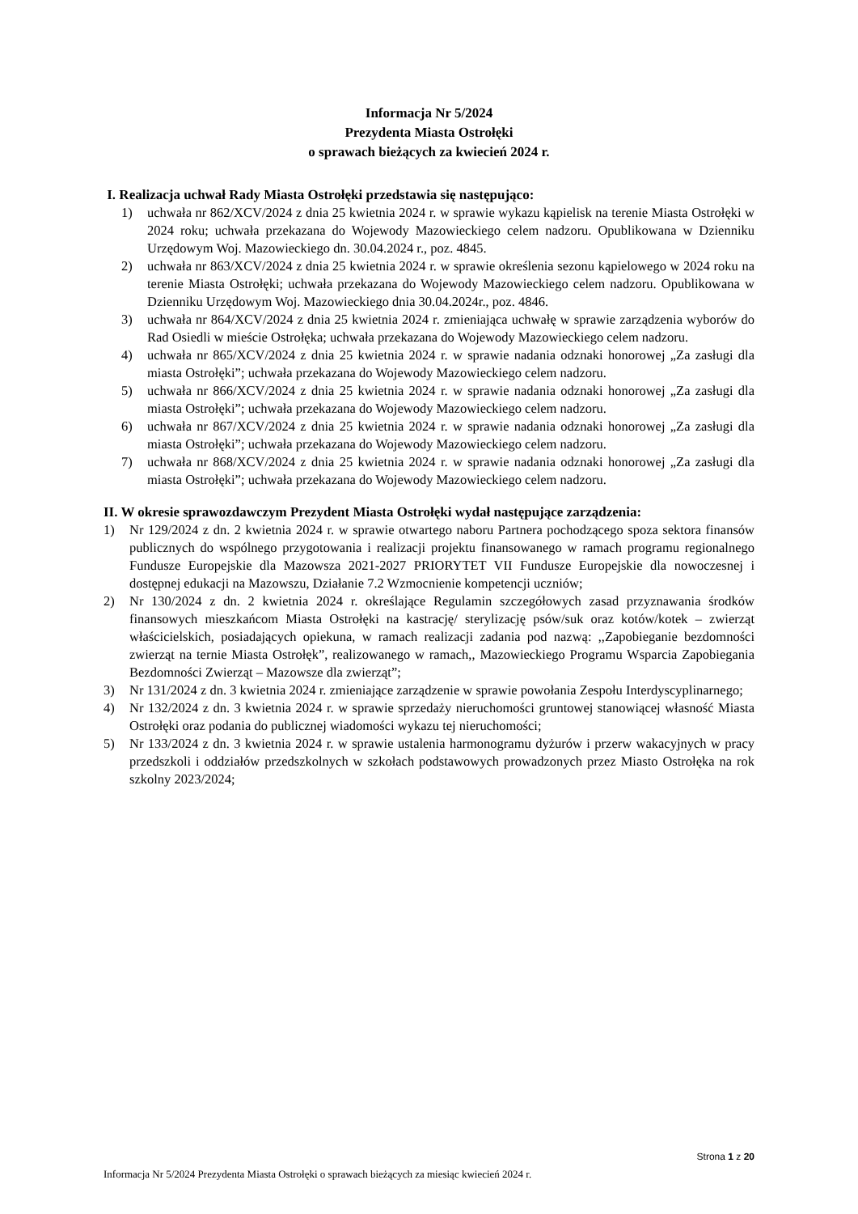Informacja Nr 5/2024
Prezydenta Miasta Ostrołęki
o sprawach bieżących za kwiecień 2024 r.
I. Realizacja uchwał Rady Miasta Ostrołęki przedstawia się następująco:
1) uchwała nr 862/XCV/2024 z dnia 25 kwietnia 2024 r. w sprawie wykazu kąpielisk na terenie Miasta Ostrołęki w 2024 roku; uchwała przekazana do Wojewody Mazowieckiego celem nadzoru. Opublikowana w Dzienniku Urzędowym Woj. Mazowieckiego dn. 30.04.2024 r., poz. 4845.
2) uchwała nr 863/XCV/2024 z dnia 25 kwietnia 2024 r. w sprawie określenia sezonu kąpielowego w 2024 roku na terenie Miasta Ostrołęki; uchwała przekazana do Wojewody Mazowieckiego celem nadzoru. Opublikowana w Dzienniku Urzędowym Woj. Mazowieckiego dnia 30.04.2024r., poz. 4846.
3) uchwała nr 864/XCV/2024 z dnia 25 kwietnia 2024 r. zmieniająca uchwałę w sprawie zarządzenia wyborów do Rad Osiedli w mieście Ostrołęka; uchwała przekazana do Wojewody Mazowieckiego celem nadzoru.
4) uchwała nr 865/XCV/2024 z dnia 25 kwietnia 2024 r. w sprawie nadania odznaki honorowej „Za zasługi dla miasta Ostrołęki”; uchwała przekazana do Wojewody Mazowieckiego celem nadzoru.
5) uchwała nr 866/XCV/2024 z dnia 25 kwietnia 2024 r. w sprawie nadania odznaki honorowej „Za zasługi dla miasta Ostrołęki”; uchwała przekazana do Wojewody Mazowieckiego celem nadzoru.
6) uchwała nr 867/XCV/2024 z dnia 25 kwietnia 2024 r. w sprawie nadania odznaki honorowej „Za zasługi dla miasta Ostrołęki”; uchwała przekazana do Wojewody Mazowieckiego celem nadzoru.
7) uchwała nr 868/XCV/2024 z dnia 25 kwietnia 2024 r. w sprawie nadania odznaki honorowej „Za zasługi dla miasta Ostrołęki”; uchwała przekazana do Wojewody Mazowieckiego celem nadzoru.
II. W okresie sprawozdawczym Prezydent Miasta Ostrołęki wydał następujące zarządzenia:
1) Nr 129/2024 z dn. 2 kwietnia 2024 r. w sprawie otwartego naboru Partnera pochodzącego spoza sektora finansów publicznych do wspólnego przygotowania i realizacji projektu finansowanego w ramach programu regionalnego Fundusze Europejskie dla Mazowsza 2021-2027 PRIORYTET VII Fundusze Europejskie dla nowoczesnej i dostępnej edukacji na Mazowszu, Działanie 7.2 Wzmocnienie kompetencji uczniów;
2) Nr 130/2024 z dn. 2 kwietnia 2024 r. określające Regulamin szczegółowych zasad przyznawania środków finansowych mieszkańcom Miasta Ostrołęki na kastrację/ sterylizację psów/suk oraz kotów/kotek – zwierząt właścicielskich, posiadających opiekuna, w ramach realizacji zadania pod nazwą: ,,Zapobieganie bezdomności zwierząt na ternie Miasta Ostrołęk”, realizowanego w ramach,, Mazowieckiego Programu Wsparcia Zapobiegania Bezdomności Zwierząt – Mazowsze dla zwierząt”;
3) Nr 131/2024 z dn. 3 kwietnia 2024 r. zmieniające zarządzenie w sprawie powołania Zespołu Interdyscyplinarnego;
4) Nr 132/2024 z dn. 3 kwietnia 2024 r. w sprawie sprzedaży nieruchomości gruntowej stanowiącej własność Miasta Ostrołęki oraz podania do publicznej wiadomości wykazu tej nieruchomości;
5) Nr 133/2024 z dn. 3 kwietnia 2024 r. w sprawie ustalenia harmonogramu dyżurów i przerw wakacyjnych w pracy przedszkoli i oddziałów przedszkolnych w szkołach podstawowych prowadzonych przez Miasto Ostrołęka na rok szkolny 2023/2024;
Strona 1 z 20
Informacja Nr 5/2024 Prezydenta Miasta Ostrołęki o sprawach bieżących za miesiąc kwiecień 2024 r.